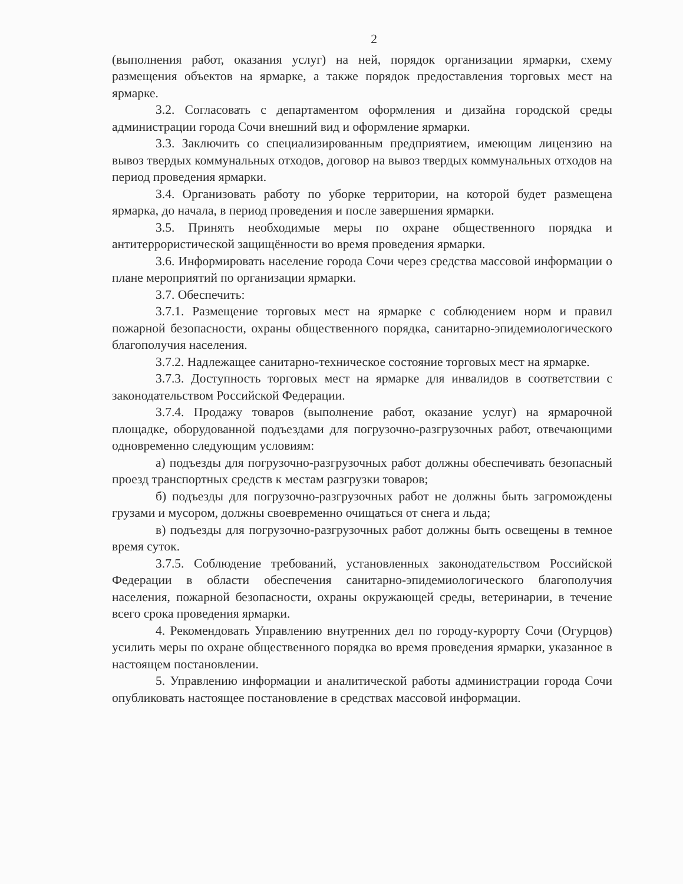2
(выполнения работ, оказания услуг) на ней, порядок организации ярмарки, схему размещения объектов на ярмарке, а также порядок предоставления торговых мест на ярмарке.
3.2. Согласовать с департаментом оформления и дизайна городской среды администрации города Сочи внешний вид и оформление ярмарки.
3.3. Заключить со специализированным предприятием, имеющим лицензию на вывоз твердых коммунальных отходов, договор на вывоз твердых коммунальных отходов на период проведения ярмарки.
3.4. Организовать работу по уборке территории, на которой будет размещена ярмарка, до начала, в период проведения и после завершения ярмарки.
3.5. Принять необходимые меры по охране общественного порядка и антитеррористической защищённости во время проведения ярмарки.
3.6. Информировать население города Сочи через средства массовой информации о плане мероприятий по организации ярмарки.
3.7. Обеспечить:
3.7.1. Размещение торговых мест на ярмарке с соблюдением норм и правил пожарной безопасности, охраны общественного порядка, санитарно-эпидемиологического благополучия населения.
3.7.2. Надлежащее санитарно-техническое состояние торговых мест на ярмарке.
3.7.3. Доступность торговых мест на ярмарке для инвалидов в соответствии с законодательством Российской Федерации.
3.7.4. Продажу товаров (выполнение работ, оказание услуг) на ярмарочной площадке, оборудованной подъездами для погрузочно-разгрузочных работ, отвечающими одновременно следующим условиям:
а) подъезды для погрузочно-разгрузочных работ должны обеспечивать безопасный проезд транспортных средств к местам разгрузки товаров;
б) подъезды для погрузочно-разгрузочных работ не должны быть загромождены грузами и мусором, должны своевременно очищаться от снега и льда;
в) подъезды для погрузочно-разгрузочных работ должны быть освещены в темное время суток.
3.7.5. Соблюдение требований, установленных законодательством Российской Федерации в области обеспечения санитарно-эпидемиологического благополучия населения, пожарной безопасности, охраны окружающей среды, ветеринарии, в течение всего срока проведения ярмарки.
4. Рекомендовать Управлению внутренних дел по городу-курорту Сочи (Огурцов) усилить меры по охране общественного порядка во время проведения ярмарки, указанное в настоящем постановлении.
5. Управлению информации и аналитической работы администрации города Сочи опубликовать настоящее постановление в средствах массовой информации.